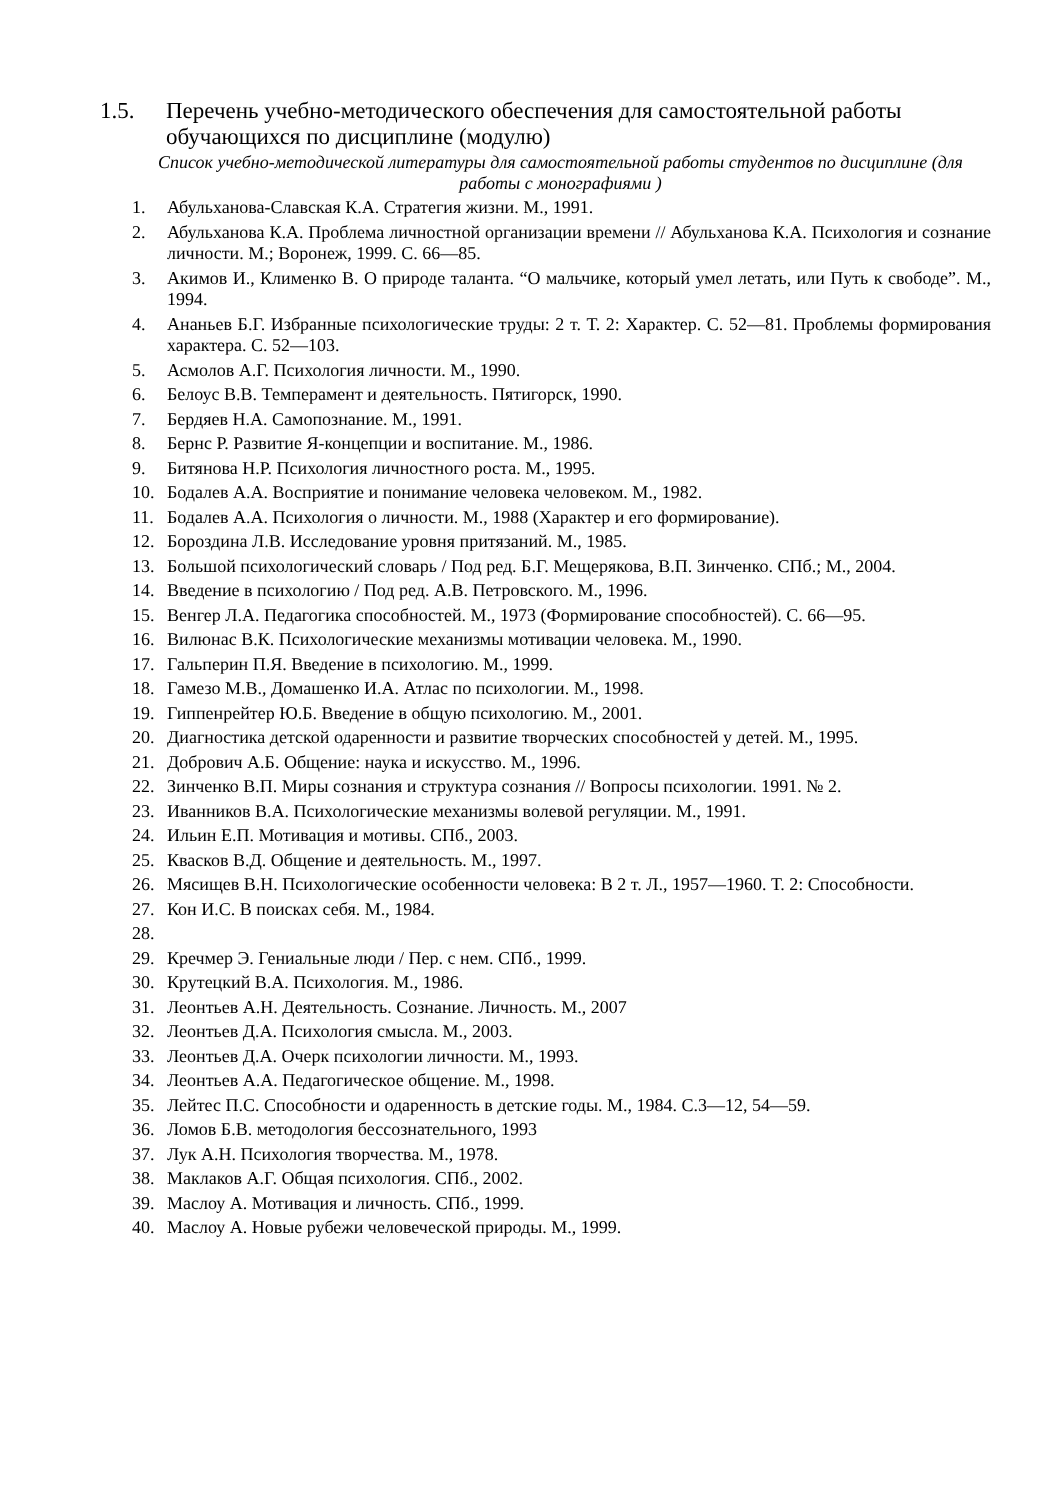1.5. Перечень учебно-методического обеспечения для самостоятельной работы обучающихся по дисциплине (модулю)
Список учебно-методической литературы для самостоятельной работы студентов по дисциплине (для работы с монографиями )
1. Абульханова-Славская К.А. Стратегия жизни. М., 1991.
2. Абульханова К.А. Проблема личностной организации времени // Абульханова К.А. Психология и сознание личности. М.; Воронеж, 1999. С. 66—85.
3. Акимов И., Клименко В. О природе таланта. “О мальчике, который умел летать, или Путь к свободе”. М., 1994.
4. Ананьев Б.Г. Избранные психологические труды: 2 т. Т. 2: Характер. С. 52—81. Проблемы формирования характера. С. 52—103.
5. Асмолов А.Г. Психология личности. М., 1990.
6. Белоус В.В. Темперамент и деятельность. Пятигорск, 1990.
7. Бердяев Н.А. Самопознание. М., 1991.
8. Бернс Р. Развитие Я-концепции и воспитание. М., 1986.
9. Битянова Н.Р. Психология личностного роста. М., 1995.
10. Бодалев А.А. Восприятие и понимание человека человеком. М., 1982.
11. Бодалев А.А. Психология о личности. М., 1988 (Характер и его формирование).
12. Бороздина Л.В. Исследование уровня притязаний. М., 1985.
13. Большой психологический словарь / Под ред. Б.Г. Мещерякова, В.П. Зинченко. СПб.; М., 2004.
14. Введение в психологию / Под ред. А.В. Петровского. М., 1996.
15. Венгер Л.А. Педагогика способностей. М., 1973 (Формирование способностей). С. 66—95.
16. Вилюнас В.К. Психологические механизмы мотивации человека. М., 1990.
17. Гальперин П.Я. Введение в психологию. М., 1999.
18. Гамезо М.В., Домашенко И.А. Атлас по психологии. М., 1998.
19. Гиппенрейтер Ю.Б. Введение в общую психологию. М., 2001.
20. Диагностика детской одаренности и развитие творческих способностей у детей. М., 1995.
21. Добрович А.Б. Общение: наука и искусство. М., 1996.
22. Зинченко В.П. Миры сознания и структура сознания // Вопросы психологии. 1991. № 2.
23. Иванников В.А. Психологические механизмы волевой регуляции. М., 1991.
24. Ильин Е.П. Мотивация и мотивы. СПб., 2003.
25. Квасков В.Д. Общение и деятельность. М., 1997.
26. Мясищев В.Н. Психологические особенности человека: В 2 т. Л., 1957—1960. Т. 2: Способности.
27. Кон И.С. В поисках себя. М., 1984.
28.
29. Кречмер Э. Гениальные люди / Пер. с нем. СПб., 1999.
30. Крутецкий В.А. Психология. М., 1986.
31. Леонтьев А.Н. Деятельность. Сознание. Личность. М., 2007
32. Леонтьев Д.А. Психология смысла. М., 2003.
33. Леонтьев Д.А. Очерк психологии личности. М., 1993.
34. Леонтьев А.А. Педагогическое общение. М., 1998.
35. Лейтес П.С. Способности и одаренность в детские годы. М., 1984. С.3—12, 54—59.
36. Ломов Б.В. методология бессознательного, 1993
37. Лук А.Н. Психология творчества. М., 1978.
38. Маклаков А.Г. Общая психология. СПб., 2002.
39. Маслоу А. Мотивация и личность. СПб., 1999.
40. Маслоу А. Новые рубежи человеческой природы. М., 1999.